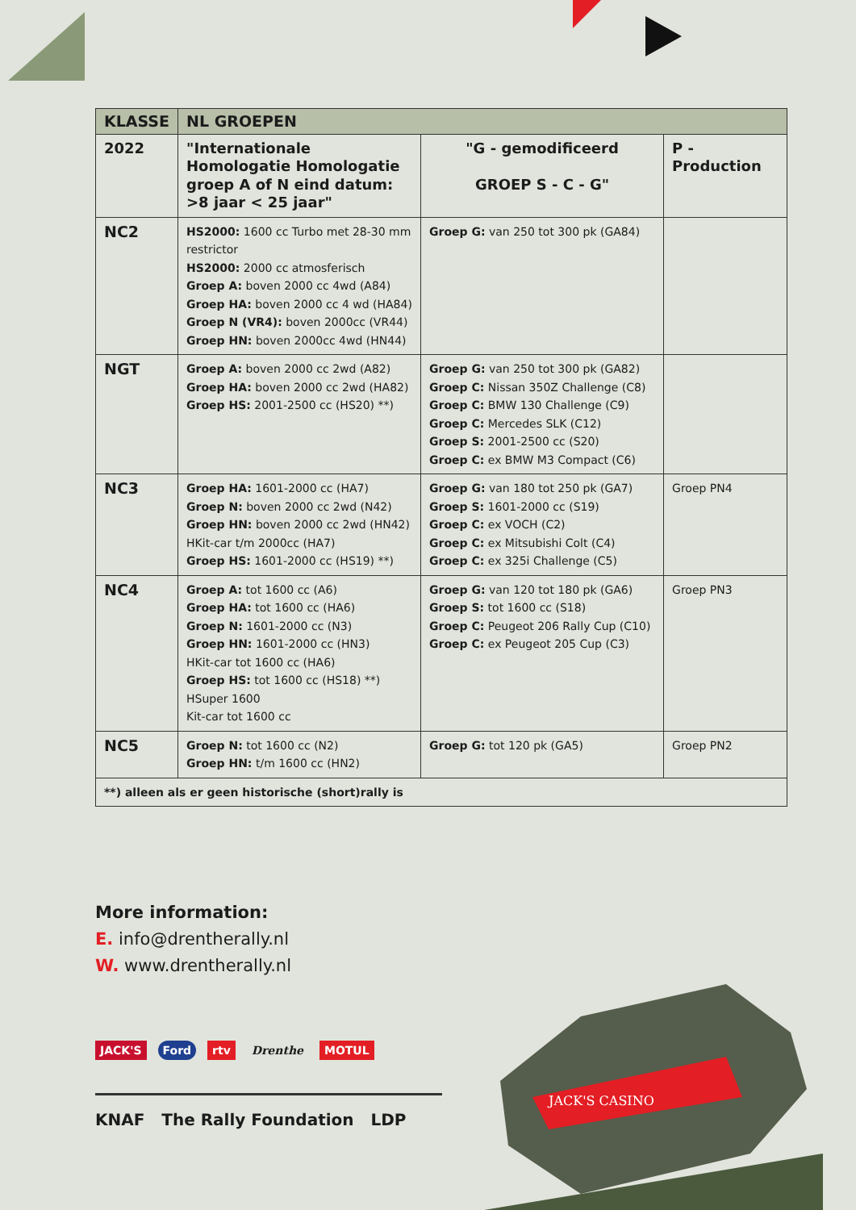| KLASSE | NL GROEPEN | | |
| --- | --- | --- | --- |
| 2022 | "Internationale Homologatie Homologatie groep A of N eind datum: >8 jaar < 25 jaar" | "G - gemodificeerd GROEP S - C - G" | P - Production |
| NC2 | HS2000: 1600 cc Turbo met 28-30 mm restrictor HS2000: 2000 cc atmosferisch Groep A: boven 2000 cc 4wd (A84) Groep HA: boven 2000 cc 4 wd (HA84) Groep N (VR4): boven 2000cc (VR44) Groep HN: boven 2000cc 4wd (HN44) | Groep G: van 250 tot 300 pk (GA84) | |
| NGT | Groep A: boven 2000 cc 2wd (A82) Groep HA: boven 2000 cc 2wd (HA82) Groep HS: 2001-2500 cc (HS20) **) | Groep G: van 250 tot 300 pk (GA82) Groep C: Nissan 350Z Challenge (C8) Groep C: BMW 130 Challenge (C9) Groep C: Mercedes SLK (C12) Groep S: 2001-2500 cc (S20) Groep C: ex BMW M3 Compact (C6) | |
| NC3 | Groep HA: 1601-2000 cc (HA7) Groep N: boven 2000 cc 2wd (N42) Groep HN: boven 2000 cc 2wd (HN42) HKit-car t/m 2000cc (HA7) Groep HS: 1601-2000 cc (HS19) **) | Groep G: van 180 tot 250 pk (GA7) Groep S: 1601-2000 cc (S19) Groep C: ex VOCH (C2) Groep C: ex Mitsubishi Colt (C4) Groep C: ex 325i Challenge (C5) | Groep PN4 |
| NC4 | Groep A: tot 1600 cc (A6) Groep HA: tot 1600 cc (HA6) Groep N: 1601-2000 cc (N3) Groep HN: 1601-2000 cc (HN3) HKit-car tot 1600 cc (HA6) Groep HS: tot 1600 cc (HS18) **) HSuper 1600 Kit-car tot 1600 cc | Groep G: van 120 tot 180 pk (GA6) Groep S: tot 1600 cc (S18) Groep C: Peugeot 206 Rally Cup (C10) Groep C: ex Peugeot 205 Cup (C3) | Groep PN3 |
| NC5 | Groep N: tot 1600 cc (N2) Groep HN: t/m 1600 cc (HN2) | Groep G: tot 120 pk (GA5) | Groep PN2 |
| **) alleen als er geen historische (short)rally is | | | |
More information:
E. info@drentherally.nl
W. www.drentherally.nl
JACK'S Ford rtv Drenthe MOTUL
KNAF The Rally Foundation LDP
JACK'S CASINO